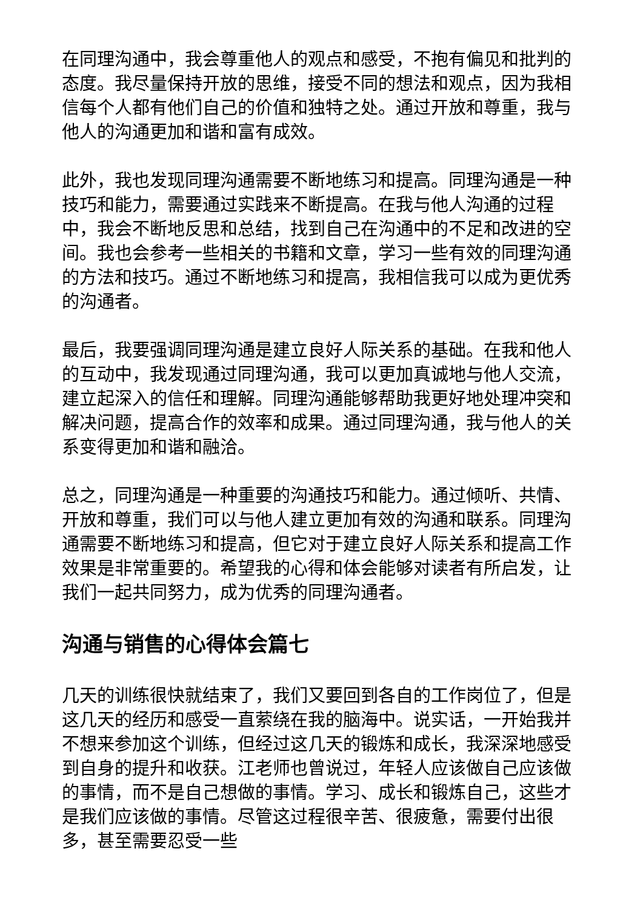在同理沟通中，我会尊重他人的观点和感受，不抱有偏见和批判的态度。我尽量保持开放的思维，接受不同的想法和观点，因为我相信每个人都有他们自己的价值和独特之处。通过开放和尊重，我与他人的沟通更加和谐和富有成效。
此外，我也发现同理沟通需要不断地练习和提高。同理沟通是一种技巧和能力，需要通过实践来不断提高。在我与他人沟通的过程中，我会不断地反思和总结，找到自己在沟通中的不足和改进的空间。我也会参考一些相关的书籍和文章，学习一些有效的同理沟通的方法和技巧。通过不断地练习和提高，我相信我可以成为更优秀的沟通者。
最后，我要强调同理沟通是建立良好人际关系的基础。在我和他人的互动中，我发现通过同理沟通，我可以更加真诚地与他人交流，建立起深入的信任和理解。同理沟通能够帮助我更好地处理冲突和解决问题，提高合作的效率和成果。通过同理沟通，我与他人的关系变得更加和谐和融洽。
总之，同理沟通是一种重要的沟通技巧和能力。通过倾听、共情、开放和尊重，我们可以与他人建立更加有效的沟通和联系。同理沟通需要不断地练习和提高，但它对于建立良好人际关系和提高工作效果是非常重要的。希望我的心得和体会能够对读者有所启发，让我们一起共同努力，成为优秀的同理沟通者。
沟通与销售的心得体会篇七
几天的训练很快就结束了，我们又要回到各自的工作岗位了，但是这几天的经历和感受一直萦绕在我的脑海中。说实话，一开始我并不想来参加这个训练，但经过这几天的锻炼和成长，我深深地感受到自身的提升和收获。江老师也曾说过，年轻人应该做自己应该做的事情，而不是自己想做的事情。学习、成长和锻炼自己，这些才是我们应该做的事情。尽管这过程很辛苦、很疲惫，需要付出很多，甚至需要忍受一些